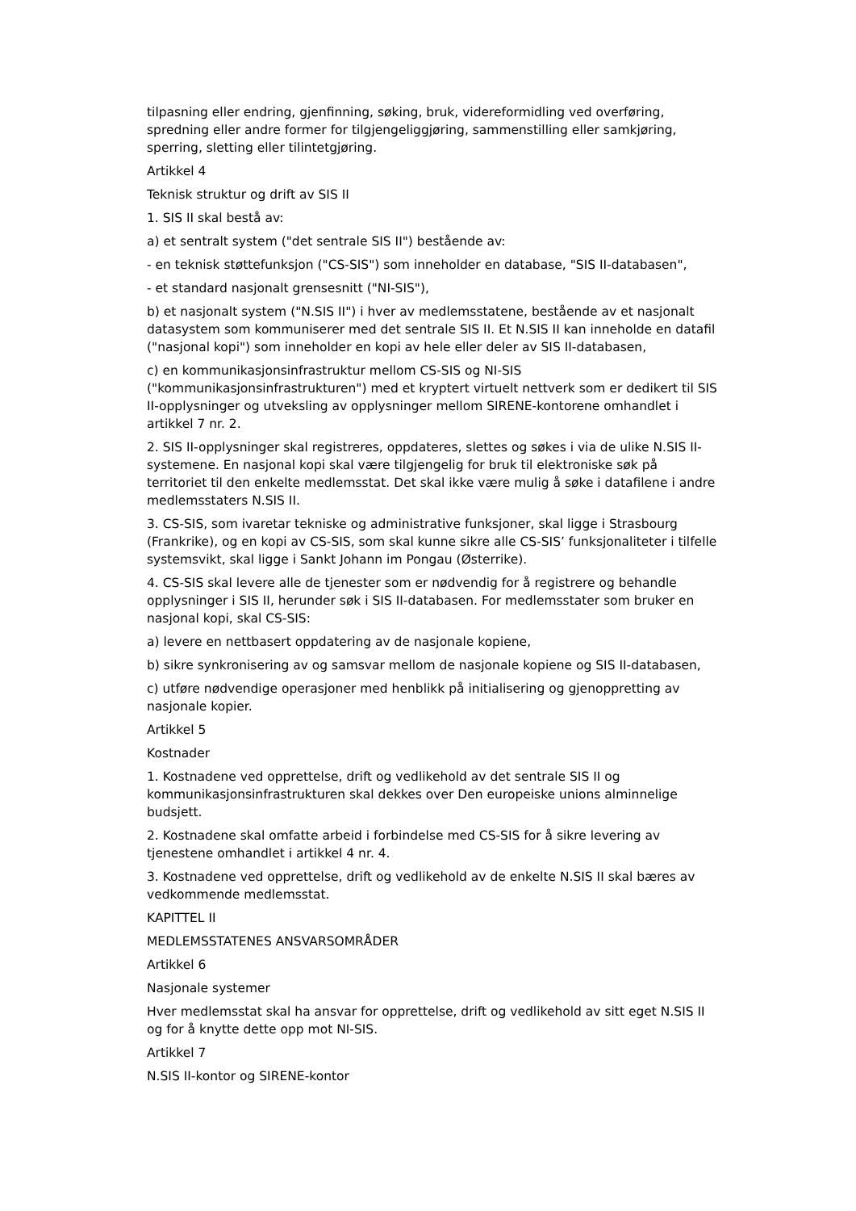tilpasning eller endring, gjenfinning, søking, bruk, videreformidling ved overføring, spredning eller andre former for tilgjengeliggjøring, sammenstilling eller samkjøring, sperring, sletting eller tilintetgjøring.
Artikkel 4
Teknisk struktur og drift av SIS II
1. SIS II skal bestå av:
a) et sentralt system ("det sentrale SIS II") bestående av:
- en teknisk støttefunksjon ("CS-SIS") som inneholder en database, "SIS II-databasen",
- et standard nasjonalt grensesnitt ("NI-SIS"),
b) et nasjonalt system ("N.SIS II") i hver av medlemsstatene, bestående av et nasjonalt datasystem som kommuniserer med det sentrale SIS II. Et N.SIS II kan inneholde en datafil ("nasjonal kopi") som inneholder en kopi av hele eller deler av SIS II-databasen,
c) en kommunikasjonsinfrastruktur mellom CS-SIS og NI-SIS ("kommunikasjonsinfrastrukturen") med et kryptert virtuelt nettverk som er dedikert til SIS II-opplysninger og utveksling av opplysninger mellom SIRENE-kontorene omhandlet i artikkel 7 nr. 2.
2. SIS II-opplysninger skal registreres, oppdateres, slettes og søkes i via de ulike N.SIS II-systemene. En nasjonal kopi skal være tilgjengelig for bruk til elektroniske søk på territoriet til den enkelte medlemsstat. Det skal ikke være mulig å søke i datafilene i andre medlemsstaters N.SIS II.
3. CS-SIS, som ivaretar tekniske og administrative funksjoner, skal ligge i Strasbourg (Frankrike), og en kopi av CS-SIS, som skal kunne sikre alle CS-SIS’ funksjonaliteter i tilfelle systemsvikt, skal ligge i Sankt Johann im Pongau (Østerrike).
4. CS-SIS skal levere alle de tjenester som er nødvendig for å registrere og behandle opplysninger i SIS II, herunder søk i SIS II-databasen. For medlemsstater som bruker en nasjonal kopi, skal CS-SIS:
a) levere en nettbasert oppdatering av de nasjonale kopiene,
b) sikre synkronisering av og samsvar mellom de nasjonale kopiene og SIS II-databasen,
c) utføre nødvendige operasjoner med henblikk på initialisering og gjenoppretting av nasjonale kopier.
Artikkel 5
Kostnader
1. Kostnadene ved opprettelse, drift og vedlikehold av det sentrale SIS II og kommunikasjonsinfrastrukturen skal dekkes over Den europeiske unions alminnelige budsjett.
2. Kostnadene skal omfatte arbeid i forbindelse med CS-SIS for å sikre levering av tjenestene omhandlet i artikkel 4 nr. 4.
3. Kostnadene ved opprettelse, drift og vedlikehold av de enkelte N.SIS II skal bæres av vedkommende medlemsstat.
KAPITTEL II
MEDLEMSSTATENES ANSVARSOMRÅDER
Artikkel 6
Nasjonale systemer
Hver medlemsstat skal ha ansvar for opprettelse, drift og vedlikehold av sitt eget N.SIS II og for å knytte dette opp mot NI-SIS.
Artikkel 7
N.SIS II-kontor og SIRENE-kontor